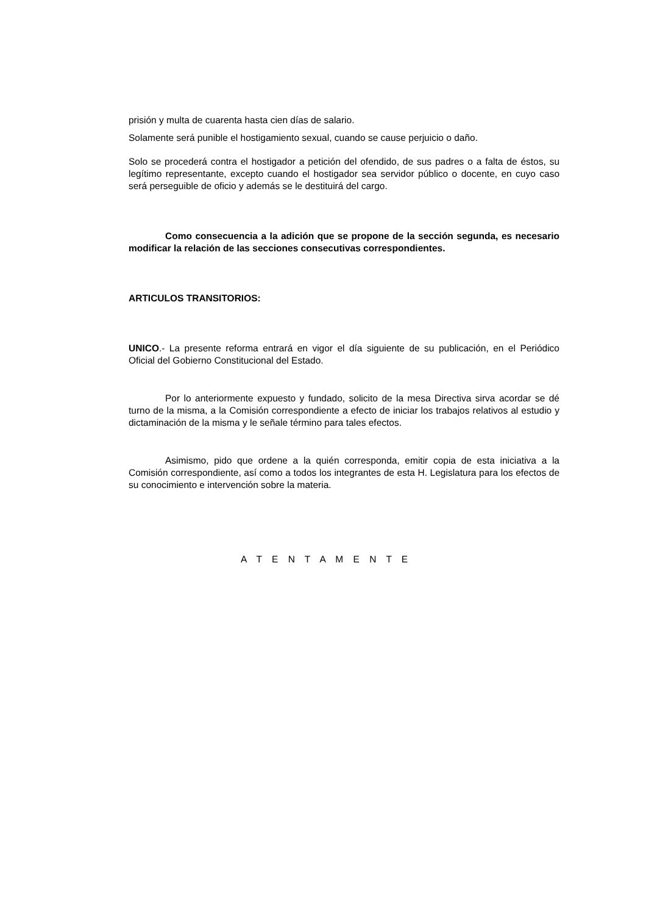prisión y multa de cuarenta hasta cien días de salario.
Solamente será punible el hostigamiento sexual, cuando se cause perjuicio o daño.
Solo se procederá contra el hostigador a petición del ofendido, de sus padres o a falta de éstos, su legítimo representante, excepto cuando el hostigador sea servidor público o docente, en cuyo caso será perseguible de oficio y además se le destituirá del cargo.
Como consecuencia a la adición que se propone de la sección segunda, es necesario modificar la relación de las secciones consecutivas correspondientes.
ARTICULOS TRANSITORIOS:
UNICO.- La presente reforma entrará en vigor el día siguiente de su publicación, en el Periódico Oficial del Gobierno Constitucional del Estado.
Por lo anteriormente expuesto y fundado, solicito de la mesa Directiva sirva acordar se dé turno de la misma, a la Comisión correspondiente a efecto de iniciar los trabajos relativos al estudio y dictaminación de la misma y le señale término para tales efectos.
Asimismo, pido que ordene a la quién corresponda, emitir copia de esta iniciativa a la Comisión correspondiente, así como a todos los integrantes de esta H. Legislatura para los efectos de su conocimiento e intervención sobre la materia.
A T E N T A M E N T E